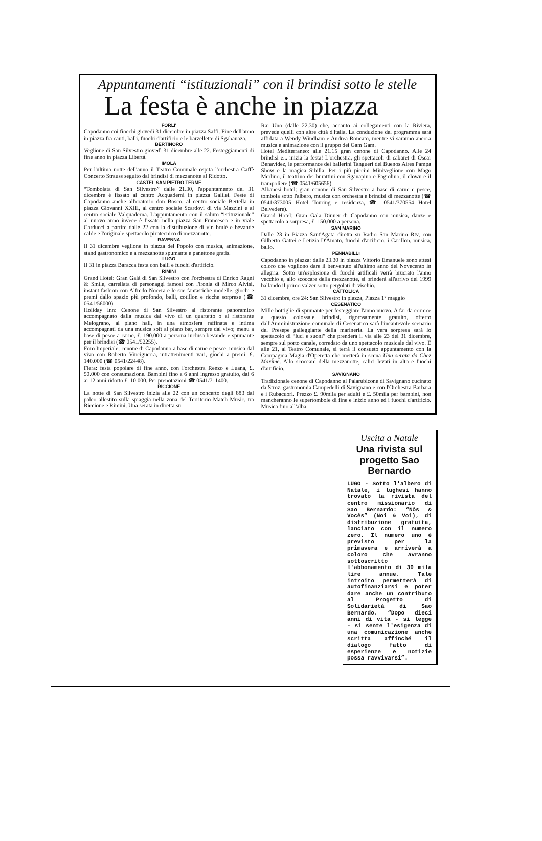Appuntamenti “istituzionali” con il brindisi sotto le stelle
La festa è anche in piazza
FORLI'
Capodanno coi fiocchi giovedì 31 dicembre in piazza Saffi. Fine dell'anno in piazza fra canti, balli, fuochi d'artificio e le barzellette di Sgabanaza.
BERTINORO
Veglione di San Silvestro giovedì 31 dicembre alle 22. Festeggiamenti di fine anno in piazza Libertà.
IMOLA
Per l'ultima notte dell'anno il Teatro Comunale ospita l'orchestra Caffè Concerto Strauss seguito dal brindisi di mezzanotte al Ridotto.
CASTEL SAN PIETRO TERME
“Tombolata di San Silvestro” dalle 21.30, l'appuntamento del 31 dicembre è fissato al centro Acquaderni in piazza Galilei. Feste di Capodanno anche all'oratorio don Bosco, al centro sociale Bertella in piazza Giovanni XXIII, al centro sociale Scardovi di via Mazzini e al centro sociale Valquaderna. L'appuntamento con il saluto “istituzionale” al nuovo anno invece è fissato nella piazza San Francesco e in viale Carducci a partire dalle 22 con la distribuzione di vin brulè e bevande calde e l'originale spettacolo pirotecnico di mezzanotte.
RAVENNA
Il 31 dicembre veglione in piazza del Popolo con musica, animazione, stand gastronomico e a mezzanotte spumante e panettone gratis.
LUGO
Il 31 in piazza Baracca festa con balli e fuochi d'artificio.
RIMINI
Grand Hotel: Gran Galà di San Silvestro con l'orchestra di Enrico Ragni & Smile, carrellata di personaggi famosi con l'ironia di Mirco Alvisi, instant fashion con Alfredo Nocera e le sue fantastiche modelle, giochi e premi dallo spazio più profondo, balli, cotillon e ricche sorprese (☎ 0541/56000)
Holiday Inn: Cenone di San Silvestro al ristorante panoramico accompagnato dalla musica dal vivo di un quartetto o al ristorante Melograno, al piano hall, in una atmosfera raffinata e intima accompagnati da una musica soft al piano bar, sempre dal vivo; menu a base di pesce a carne, £. 190.000 a persona incluso bevande e spumante per il brindisi (☎ 0541/52255).
Foro Imperiale: cenone di Capodanno a base di carne e pesce, musica dal vivo con Roberto Vinciguerra, intrattenimenti vari, giochi a premi, £. 140.000 (☎ 0541/22448).
Fiera: festa popolare di fine anno, con l'orchestra Renzo e Luana, £. 50.000 con consumazione. Bambini fino a 6 anni ingresso gratuito, dai 6 ai 12 anni ridotto £. 10.000. Per prenotazioni ☎ 0541/711400.
RICCIONE
La notte di San Silvestro inizia alle 22 con un concerto degli 883 dal palco allestito sulla spiaggia nella zona del Territorio Match Music, tra Riccione e Rimini. Una serata in diretta su
Rai Uno (dalle 22.30) che, accanto ai collegamenti con la Riviera, prevede quelli con altre città d'Italia. La conduzione del programma sarà affidata a Wendy Windham e Andrea Roncato, mentre vi saranno ancora musica e animazione con il gruppo dei Gam Gam.
Hotel Mediterraneo: alle 21.15 gran cenone di Capodanno. Alle 24 brindisi e... inizia la festa! L'orchestra, gli spettacoli di cabaret di Oscar Benavidez, le performance dei ballerini Tangueri del Buenos Aires Pampa Show e la magica Sibilla. Per i più piccini Miniveglione con Mago Merlino, il teatrino dei burattini con Sganapino e Fagiolino, il clown e il trampoliere (☎ 0541/605656).
Albanesi hotel: gran cenone di San Silvestro a base di carne e pesce, tombola sotto l'albero, musica con orchestra e brindisi di mezzanotte (☎ 0541/373005 Hotel Touring e residenza, ☎ 0541/370554 Hotel Belvedere).
Grand Hotel: Gran Gala Dinner di Capodanno con musica, danze e spettacolo a sorpresa, £. 150.000 a persona.
SAN MARINO
Dalle 23 in Piazza Sant'Agata diretta su Radio San Marino Rtv, con Gilberto Gattei e Letizia D'Amato, fuochi d'artificio, i Carillon, musica, ballo.
PENNABILLI
Capodanno in piazza: dalle 23.30 in piazza Vittorio Emanuele sono attesi coloro che vogliono dare il benvenuto all'ultimo anno del Novecento in allegria. Sotto un'esplosione di fuochi artificali verrà bruciato l'anno vecchio e, allo scoccare della mezzanotte, si brinderà all'arrivo del 1999 ballando il primo valzer sotto pergolati di vischio.
CATTOLICA
31 dicembre, ore 24: San Silvestro in piazza, Piazza 1° maggio
CESENATICO
Mille bottiglie di spumante per festeggiare l'anno nuovo. A far da cornice a questo colossale brindisi, rigorosamente gratuito, offerto dall'Amministrazione comunale di Cesenatico sarà l'incantevole scenario del Presepe galleggiante della marineria. La vera sorpresa sarà lo spettacolo di “luci e suoni” che prenderà il via alle 23 del 31 dicembre, sempre sul porto canale, corredato da uno spettacolo musicale dal vivo. E alle 21, al Teatro Comunale, si terrà il consueto appuntamento con la Compagnia Magia d'Operetta che metterà in scena Una serata da Chez Maxime. Allo scoccare della mezzanotte, calici levati in alto e fuochi d'artificio.
SAVIGNANO
Tradizionale cenone di Capodanno al Palarubicone di Savignano cucinato da Stroz, gastronomia Campedelli di Savignano e con l'Orchestra Barbara e i Rubacuori. Prezzo £. 90mila per adulti e £. 50mila per bambini, non mancheranno le supertombole di fine e inizio anno ed i fuochi d'artificio. Musica fino all'alba.
Uscita a Natale
Una rivista sul progetto Sao Bernardo
LUGO - Sotto l'albero di Natale, i lughesi hanno trovato la rivista del centro missionario di Sao Bernardo: “Nôs & Vocês” (Noi & Voi), di distribuzione gratuita, lanciato con il numero zero. Il numero uno è previsto per la primavera e arriverà a coloro che avranno sottoscritto l'abbonamento di 30 mila lire annue. Tale introito permetterà di autofinanziarsi e poter dare anche un contributo al Progetto di Solidarietà di Sao Bernardo. “Dopo dieci anni di vita - si legge - si sente l'esigenza di una comunicazione anche scritta affinché il dialogo fatto di esperienze e notizie possa ravvivarsi”.